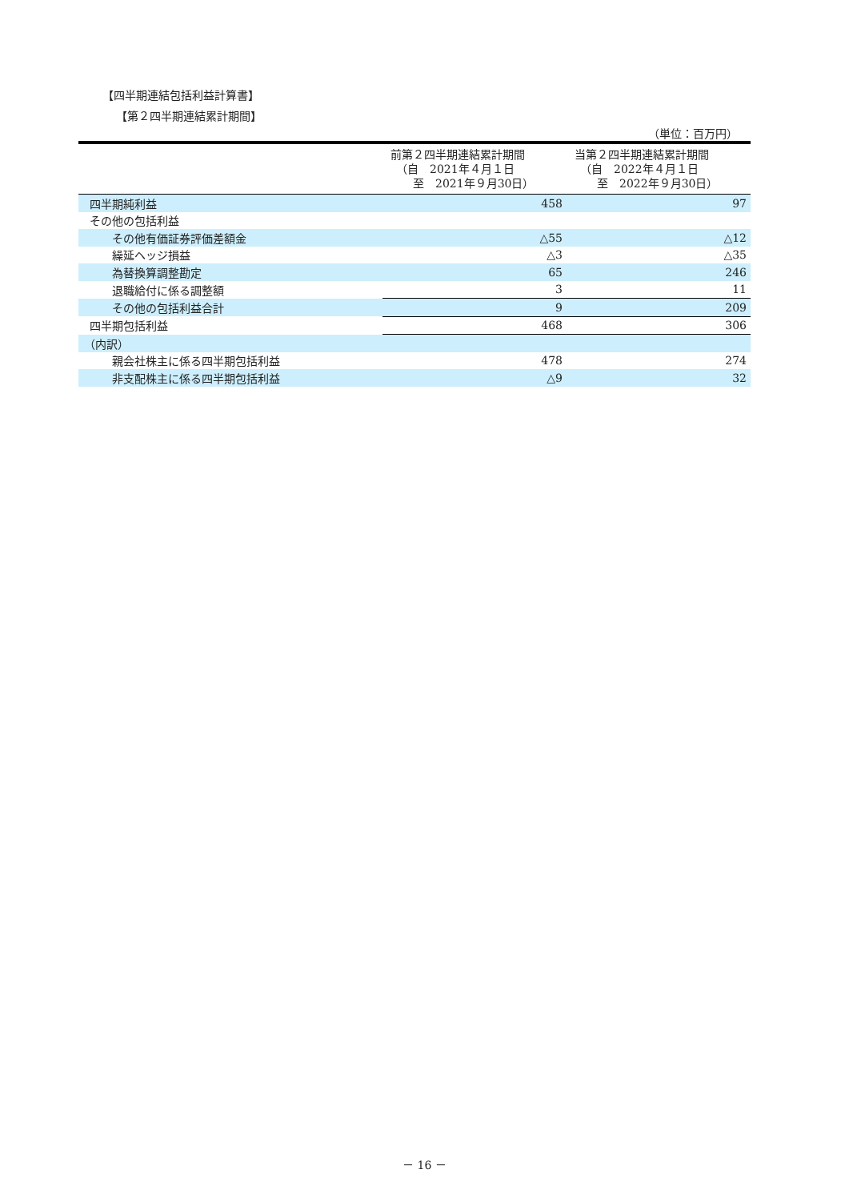【四半期連結包括利益計算書】
【第２四半期連結累計期間】
（単位：百万円）
| | 前第２四半期連結累計期間 （自 2021年４月１日 至 2021年９月30日） | 当第２四半期連結累計期間 （自 2022年４月１日 至 2022年９月30日） |
| --- | --- | --- |
| 四半期純利益 | 458 | 97 |
| その他の包括利益 | | |
| その他有価証券評価差額金 | △55 | △12 |
| 繰延ヘッジ損益 | △3 | △35 |
| 為替換算調整勘定 | 65 | 246 |
| 退職給付に係る調整額 | 3 | 11 |
| その他の包括利益合計 | 9 | 209 |
| 四半期包括利益 | 468 | 306 |
| （内訳） | | |
| 親会社株主に係る四半期包括利益 | 478 | 274 |
| 非支配株主に係る四半期包括利益 | △9 | 32 |
－ 16 －